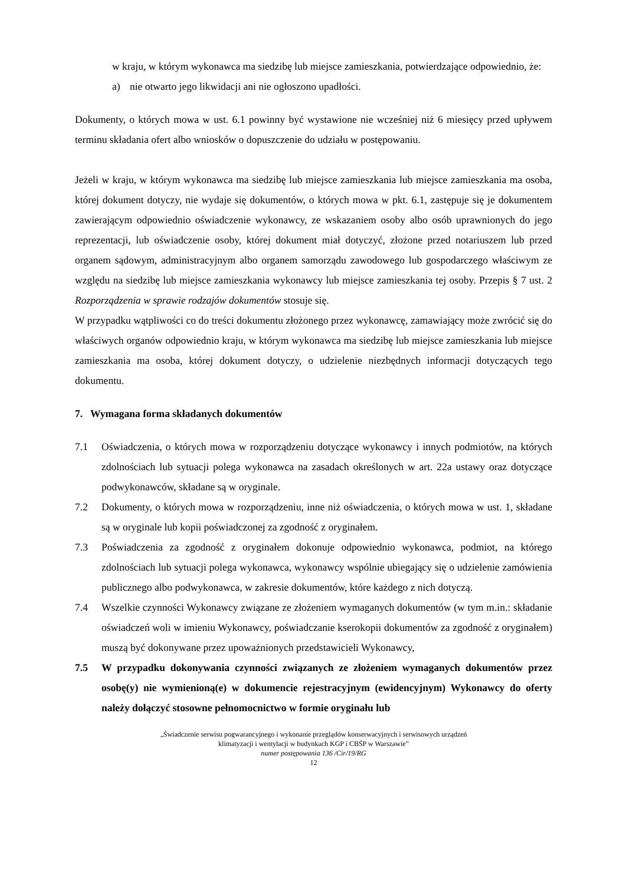w kraju, w którym wykonawca ma siedzibę lub miejsce zamieszkania, potwierdzające odpowiednio, że:
a) nie otwarto jego likwidacji ani nie ogłoszono upadłości.
Dokumenty, o których mowa w ust. 6.1 powinny być wystawione nie wcześniej niż 6 miesięcy przed upływem terminu składania ofert albo wniosków o dopuszczenie do udziału w postępowaniu.
Jeżeli w kraju, w którym wykonawca ma siedzibę lub miejsce zamieszkania lub miejsce zamieszkania ma osoba, której dokument dotyczy, nie wydaje się dokumentów, o których mowa w pkt. 6.1, zastępuje się je dokumentem zawierającym odpowiednio oświadczenie wykonawcy, ze wskazaniem osoby albo osób uprawnionych do jego reprezentacji, lub oświadczenie osoby, której dokument miał dotyczyć, złożone przed notariuszem lub przed organem sądowym, administracyjnym albo organem samorządu zawodowego lub gospodarczego właściwym ze względu na siedzibę lub miejsce zamieszkania wykonawcy lub miejsce zamieszkania tej osoby. Przepis § 7 ust. 2 Rozporządzenia w sprawie rodzajów dokumentów stosuje się.
W przypadku wątpliwości co do treści dokumentu złożonego przez wykonawcę, zamawiający może zwrócić się do właściwych organów odpowiednio kraju, w którym wykonawca ma siedzibę lub miejsce zamieszkania lub miejsce zamieszkania ma osoba, której dokument dotyczy, o udzielenie niezbędnych informacji dotyczących tego dokumentu.
7. Wymagana forma składanych dokumentów
7.1 Oświadczenia, o których mowa w rozporządzeniu dotyczące wykonawcy i innych podmiotów, na których zdolnościach lub sytuacji polega wykonawca na zasadach określonych w art. 22a ustawy oraz dotyczące podwykonawców, składane są w oryginale.
7.2 Dokumenty, o których mowa w rozporządzeniu, inne niż oświadczenia, o których mowa w ust. 1, składane są w oryginale lub kopii poświadczonej za zgodność z oryginałem.
7.3 Poświadczenia za zgodność z oryginałem dokonuje odpowiednio wykonawca, podmiot, na którego zdolnościach lub sytuacji polega wykonawca, wykonawcy wspólnie ubiegający się o udzielenie zamówienia publicznego albo podwykonawca, w zakresie dokumentów, które każdego z nich dotyczą.
7.4 Wszelkie czynności Wykonawcy związane ze złożeniem wymaganych dokumentów (w tym m.in.: składanie oświadczeń woli w imieniu Wykonawcy, poświadczanie kserokopii dokumentów za zgodność z oryginałem) muszą być dokonywane przez upoważnionych przedstawicieli Wykonawcy,
7.5 W przypadku dokonywania czynności związanych ze złożeniem wymaganych dokumentów przez osobę(y) nie wymienioną(e) w dokumencie rejestracyjnym (ewidencyjnym) Wykonawcy do oferty należy dołączyć stosowne pełnomocnictwo w formie oryginału lub
„Świadczenie serwisu pogwarancyjnego i wykonanie przeglądów konserwacyjnych i serwisowych urządzeń
klimatyzacji i wentylacji w budynkach KGP i CBŚP w Warszawie”
numer postępowania 136 /Cir/19/RG
12